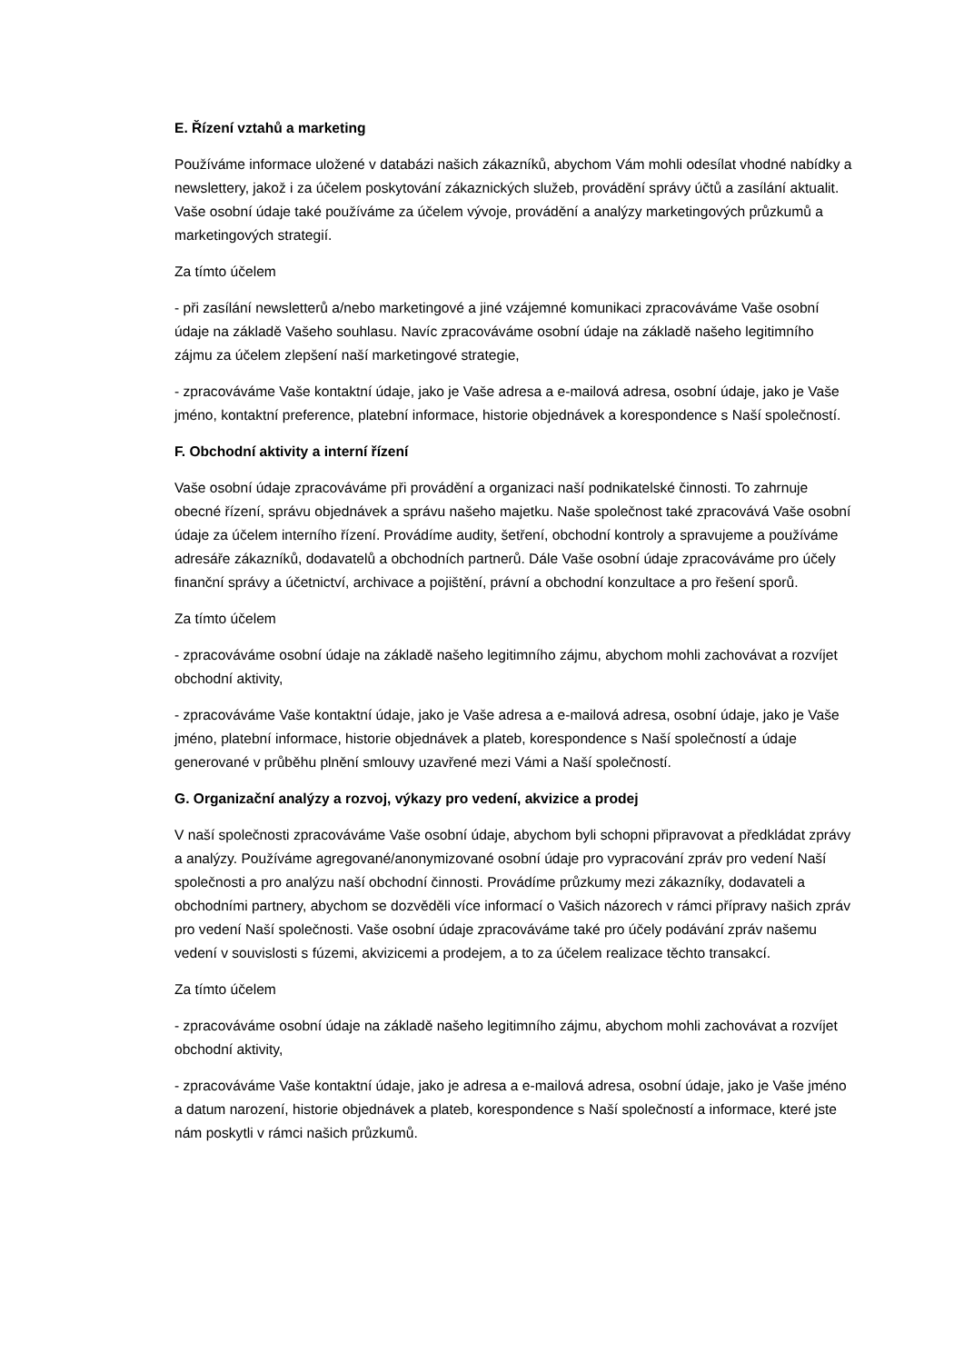E. Řízení vztahů a marketing
Používáme informace uložené v databázi našich zákazníků, abychom Vám mohli odesílat vhodné nabídky a newslettery, jakož i za účelem poskytování zákaznických služeb, provádění správy účtů a zasílání aktualit. Vaše osobní údaje také používáme za účelem vývoje, provádění a analýzy marketingových průzkumů a marketingových strategií.
Za tímto účelem
- při zasílání newsletterů a/nebo marketingové a jiné vzájemné komunikaci zpracováváme Vaše osobní údaje na základě Vašeho souhlasu. Navíc zpracováváme osobní údaje na základě našeho legitimního zájmu za účelem zlepšení naší marketingové strategie,
- zpracováváme Vaše kontaktní údaje, jako je Vaše adresa a e-mailová adresa, osobní údaje, jako je Vaše jméno, kontaktní preference, platební informace, historie objednávek a korespondence s Naší společností.
F. Obchodní aktivity a interní řízení
Vaše osobní údaje zpracováváme při provádění a organizaci naší podnikatelské činnosti. To zahrnuje obecné řízení, správu objednávek a správu našeho majetku. Naše společnost také zpracovává Vaše osobní údaje za účelem interního řízení. Provádíme audity, šetření, obchodní kontroly a spravujeme a používáme adresáře zákazníků, dodavatelů a obchodních partnerů. Dále Vaše osobní údaje zpracováváme pro účely finanční správy a účetnictví, archivace a pojištění, právní a obchodní konzultace a pro řešení sporů.
Za tímto účelem
- zpracováváme osobní údaje na základě našeho legitimního zájmu, abychom mohli zachovávat a rozvíjet obchodní aktivity,
- zpracováváme Vaše kontaktní údaje, jako je Vaše adresa a e-mailová adresa, osobní údaje, jako je Vaše jméno, platební informace, historie objednávek a plateb, korespondence s Naší společností a údaje generované v průběhu plnění smlouvy uzavřené mezi Vámi a Naší společností.
G. Organizační analýzy a rozvoj, výkazy pro vedení, akvizice a prodej
V naší společnosti zpracováváme Vaše osobní údaje, abychom byli schopni připravovat a předkládat zprávy a analýzy. Používáme agregované/anonymizované osobní údaje pro vypracování zpráv pro vedení Naší společnosti a pro analýzu naší obchodní činnosti. Provádíme průzkumy mezi zákazníky, dodavateli a obchodními partnery, abychom se dozvěděli více informací o Vašich názorech v rámci přípravy našich zpráv pro vedení Naší společnosti. Vaše osobní údaje zpracováváme také pro účely podávání zpráv našemu vedení v souvislosti s fúzemi, akvizicemi a prodejem, a to za účelem realizace těchto transakcí.
Za tímto účelem
- zpracováváme osobní údaje na základě našeho legitimního zájmu, abychom mohli zachovávat a rozvíjet obchodní aktivity,
- zpracováváme Vaše kontaktní údaje, jako je adresa a e-mailová adresa, osobní údaje, jako je Vaše jméno a datum narození, historie objednávek a plateb, korespondence s Naší společností a informace, které jste nám poskytli v rámci našich průzkumů.